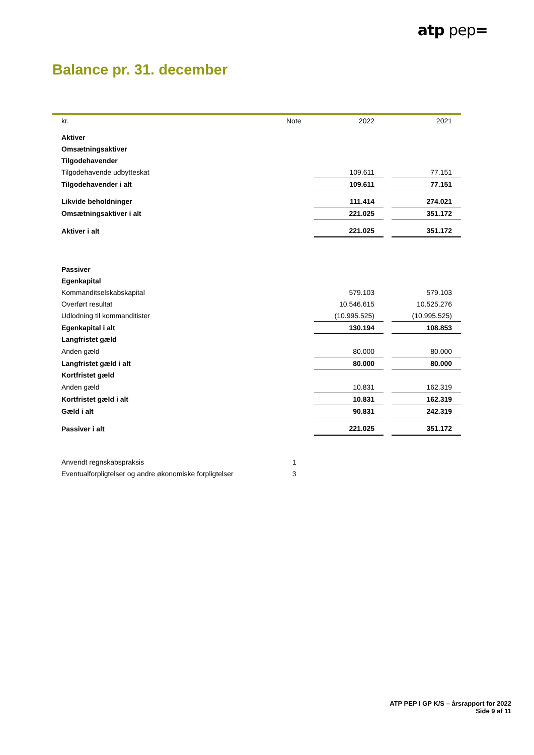atp pep=
Balance pr. 31. december
| kr. | Note | 2022 | | 2021 |
| --- | --- | --- | --- | --- |
| Aktiver | | | | |
| Omsætningsaktiver | | | | |
| Tilgodehavender | | | | |
| Tilgodehavende udbytteskat | | 109.611 | | 77.151 |
| Tilgodehavender i alt | | 109.611 | | 77.151 |
| Likvide beholdninger | | 111.414 | | 274.021 |
| Omsætningsaktiver i alt | | 221.025 | | 351.172 |
| Aktiver i alt | | 221.025 | | 351.172 |
| Passiver | | | | |
| Egenkapital | | | | |
| Kommanditselskabskapital | | 579.103 | | 579.103 |
| Overført resultat | | 10.546.615 | | 10.525.276 |
| Udlodning til kommanditister | | (10.995.525) | | (10.995.525) |
| Egenkapital i alt | | 130.194 | | 108.853 |
| Langfristet gæld | | | | |
| Anden gæld | | 80.000 | | 80.000 |
| Langfristet gæld i alt | | 80.000 | | 80.000 |
| Kortfristet gæld | | | | |
| Anden gæld | | 10.831 | | 162.319 |
| Kortfristet gæld i alt | | 10.831 | | 162.319 |
| Gæld i alt | | 90.831 | | 242.319 |
| Passiver i alt | | 221.025 | | 351.172 |
| Anvendt regnskabspraksis | 1 | | | |
| Eventualforpligtelser og andre økonomiske forpligtelser | 3 | | | |
ATP PEP I GP K/S – årsrapport for 2022
Side 9 af 11